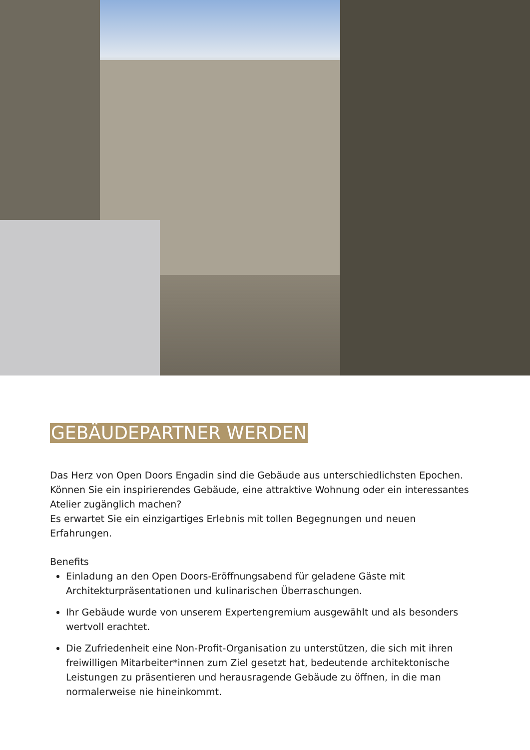GEBÄUDEPARTNER WERDEN
Das Herz von Open Doors Engadin sind die Gebäude aus unterschiedlichsten Epochen. Können Sie ein inspirierendes Gebäude, eine attraktive Wohnung oder ein interessantes Atelier zugänglich machen?
Es erwartet Sie ein einzigartiges Erlebnis mit tollen Begegnungen und neuen Erfahrungen.
Benefits
Einladung an den Open Doors-Eröffnungsabend für geladene Gäste mit Architekturpräsentationen und kulinarischen Überraschungen.
Ihr Gebäude wurde von unserem Expertengremium ausgewählt und als besonders wertvoll erachtet.
Die Zufriedenheit eine Non-Profit-Organisation zu unterstützen, die sich mit ihren freiwilligen Mitarbeiter*innen zum Ziel gesetzt hat, bedeutende architektonische Leistungen zu präsentieren und herausragende Gebäude zu öffnen, in die man normalerweise nie hineinkommt.